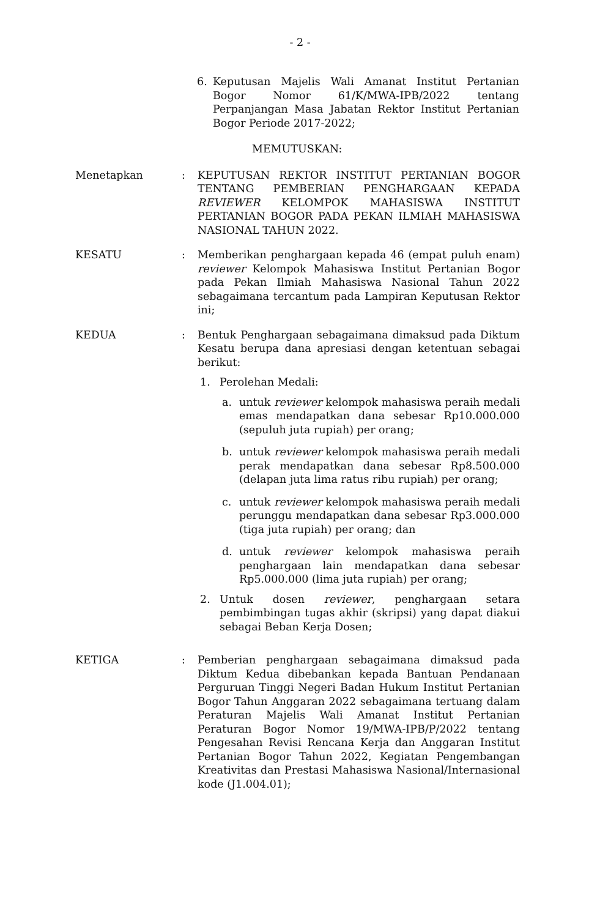- 2 -
6. Keputusan Majelis Wali Amanat Institut Pertanian Bogor Nomor 61/K/MWA-IPB/2022 tentang Perpanjangan Masa Jabatan Rektor Institut Pertanian Bogor Periode 2017-2022;
MEMUTUSKAN:
Menetapkan : KEPUTUSAN REKTOR INSTITUT PERTANIAN BOGOR TENTANG PEMBERIAN PENGHARGAAN KEPADA REVIEWER KELOMPOK MAHASISWA INSTITUT PERTANIAN BOGOR PADA PEKAN ILMIAH MAHASISWA NASIONAL TAHUN 2022.
KESATU : Memberikan penghargaan kepada 46 (empat puluh enam) reviewer Kelompok Mahasiswa Institut Pertanian Bogor pada Pekan Ilmiah Mahasiswa Nasional Tahun 2022 sebagaimana tercantum pada Lampiran Keputusan Rektor ini;
KEDUA : Bentuk Penghargaan sebagaimana dimaksud pada Diktum Kesatu berupa dana apresiasi dengan ketentuan sebagai berikut:
1. Perolehan Medali:
a. untuk reviewer kelompok mahasiswa peraih medali emas mendapatkan dana sebesar Rp10.000.000 (sepuluh juta rupiah) per orang;
b. untuk reviewer kelompok mahasiswa peraih medali perak mendapatkan dana sebesar Rp8.500.000 (delapan juta lima ratus ribu rupiah) per orang;
c. untuk reviewer kelompok mahasiswa peraih medali perunggu mendapatkan dana sebesar Rp3.000.000 (tiga juta rupiah) per orang; dan
d. untuk reviewer kelompok mahasiswa peraih penghargaan lain mendapatkan dana sebesar Rp5.000.000 (lima juta rupiah) per orang;
2. Untuk dosen reviewer, penghargaan setara pembimbingan tugas akhir (skripsi) yang dapat diakui sebagai Beban Kerja Dosen;
KETIGA : Pemberian penghargaan sebagaimana dimaksud pada Diktum Kedua dibebankan kepada Bantuan Pendanaan Perguruan Tinggi Negeri Badan Hukum Institut Pertanian Bogor Tahun Anggaran 2022 sebagaimana tertuang dalam Peraturan Majelis Wali Amanat Institut Pertanian Peraturan Bogor Nomor 19/MWA-IPB/P/2022 tentang Pengesahan Revisi Rencana Kerja dan Anggaran Institut Pertanian Bogor Tahun 2022, Kegiatan Pengembangan Kreativitas dan Prestasi Mahasiswa Nasional/Internasional kode (J1.004.01);